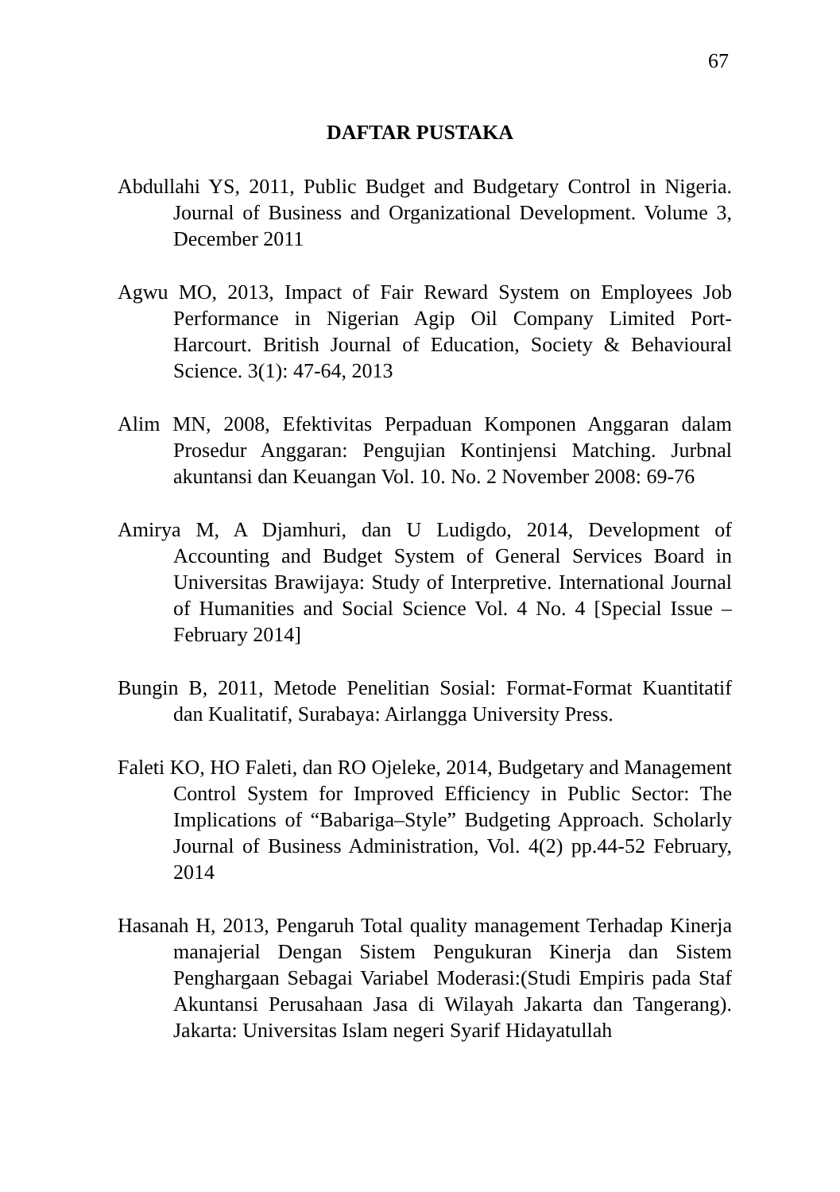67
DAFTAR PUSTAKA
Abdullahi YS, 2011, Public Budget and Budgetary Control in Nigeria. Journal of Business and Organizational Development. Volume 3, December 2011
Agwu MO, 2013, Impact of Fair Reward System on Employees Job Performance in Nigerian Agip Oil Company Limited Port-Harcourt. British Journal of Education, Society & Behavioural Science. 3(1): 47-64, 2013
Alim MN, 2008, Efektivitas Perpaduan Komponen Anggaran dalam Prosedur Anggaran: Pengujian Kontinjensi Matching. Jurbnal akuntansi dan Keuangan Vol. 10. No. 2 November 2008: 69-76
Amirya M, A Djamhuri, dan U Ludigdo, 2014, Development of Accounting and Budget System of General Services Board in Universitas Brawijaya: Study of Interpretive. International Journal of Humanities and Social Science Vol. 4 No. 4 [Special Issue – February 2014]
Bungin B, 2011, Metode Penelitian Sosial: Format-Format Kuantitatif dan Kualitatif, Surabaya: Airlangga University Press.
Faleti KO, HO Faleti, dan RO Ojeleke, 2014, Budgetary and Management Control System for Improved Efficiency in Public Sector: The Implications of “Babariga–Style” Budgeting Approach. Scholarly Journal of Business Administration, Vol. 4(2) pp.44-52 February, 2014
Hasanah H, 2013, Pengaruh Total quality management Terhadap Kinerja manajerial Dengan Sistem Pengukuran Kinerja dan Sistem Penghargaan Sebagai Variabel Moderasi:(Studi Empiris pada Staf Akuntansi Perusahaan Jasa di Wilayah Jakarta dan Tangerang). Jakarta: Universitas Islam negeri Syarif Hidayatullah